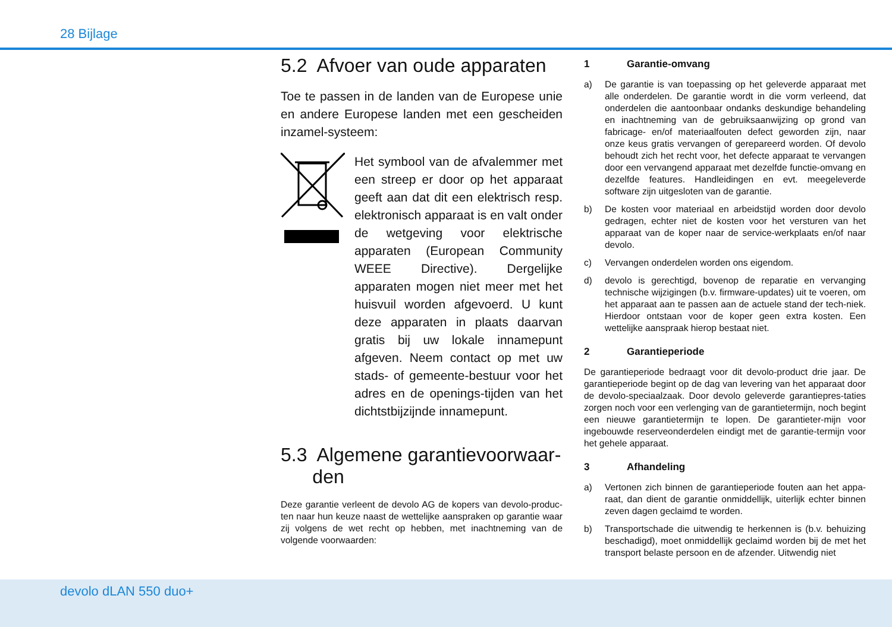28 Bijlage
5.2 Afvoer van oude apparaten
Toe te passen in de landen van de Europese unie en andere Europese landen met een gescheiden inzamel-systeem:
Het symbool van de afvalemmer met een streep er door op het apparaat geeft aan dat dit een elektrisch resp. elektronisch apparaat is en valt onder de wetgeving voor elektrische apparaten (European Community WEEE Directive). Dergelijke apparaten mogen niet meer met het huisvuil worden afgevoerd. U kunt deze apparaten in plaats daarvan gratis bij uw lokale innamepunt afgeven. Neem contact op met uw stads- of gemeente-bestuur voor het adres en de openings-tijden van het dichtstbijzijnde innamepunt.
5.3 Algemene garantievoorwaar-
den
Deze garantie verleent de devolo AG de kopers van devolo-produc-ten naar hun keuze naast de wettelijke aanspraken op garantie waar zij volgens de wet recht op hebben, met inachtneming van de volgende voorwaarden:
1 Garantie-omvang
a) De garantie is van toepassing op het geleverde apparaat met alle onderdelen. De garantie wordt in die vorm verleend, dat onderdelen die aantoonbaar ondanks deskundige behandeling en inachtneming van de gebruiksaanwijzing op grond van fabricage- en/of materiaalfouten defect geworden zijn, naar onze keus gratis vervangen of gerepareerd worden. Of devolo behoudt zich het recht voor, het defecte apparaat te vervangen door een vervangend apparaat met dezelfde functie-omvang en dezelfde features. Handleidingen en evt. meegeleverde software zijn uitgesloten van de garantie.
b) De kosten voor materiaal en arbeidstijd worden door devolo gedragen, echter niet de kosten voor het versturen van het apparaat van de koper naar de service-werkplaats en/of naar devolo.
c) Vervangen onderdelen worden ons eigendom.
d) devolo is gerechtigd, bovenop de reparatie en vervanging technische wijzigingen (b.v. firmware-updates) uit te voeren, om het apparaat aan te passen aan de actuele stand der tech-niek. Hierdoor ontstaan voor de koper geen extra kosten. Een wettelijke aanspraak hierop bestaat niet.
2 Garantieperiode
De garantieperiode bedraagt voor dit devolo-product drie jaar. De garantieperiode begint op de dag van levering van het apparaat door de devolo-speciaalzaak. Door devolo geleverde garantiepres-taties zorgen noch voor een verlenging van de garantietermijn, noch begint een nieuwe garantietermijn te lopen. De garantieter-mijn voor ingebouwde reserveonderdelen eindigt met de garantie-termijn voor het gehele apparaat.
3 Afhandeling
a) Vertonen zich binnen de garantieperiode fouten aan het appa-raat, dan dient de garantie onmiddellijk, uiterlijk echter binnen zeven dagen geclaimd te worden.
b) Transportschade die uitwendig te herkennen is (b.v. behuizing beschadigd), moet onmiddellijk geclaimd worden bij de met het transport belaste persoon en de afzender. Uitwendig niet
devolo dLAN 550 duo+